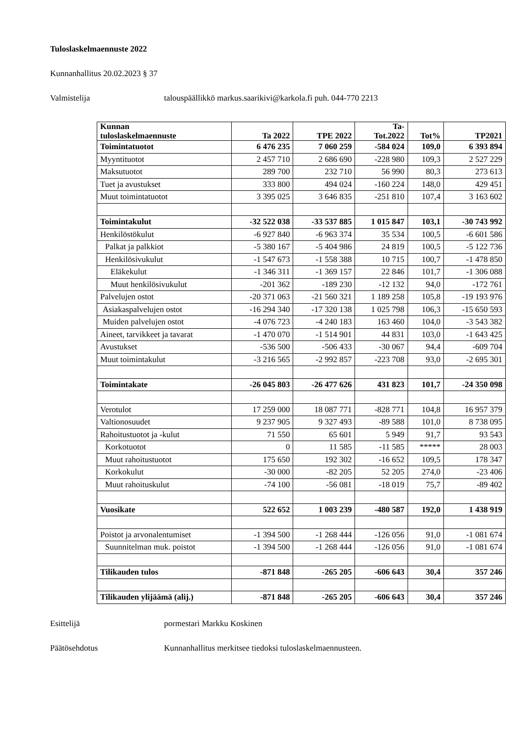Tuloslaskelmaennuste 2022
Kunnanhallitus 20.02.2023 § 37
Valmistelija talouspäällikkö markus.saarikivi@karkola.fi puh. 044-770 2213
| Kunnan tuloslaskelmaennuste | Ta 2022 | TPE 2022 | Ta- Tot.2022 | Tot% | TP2021 |
| --- | --- | --- | --- | --- | --- |
| Toimintatuotot | 6 476 235 | 7 060 259 | -584 024 | 109,0 | 6 393 894 |
| Myyntituotot | 2 457 710 | 2 686 690 | -228 980 | 109,3 | 2 527 229 |
| Maksutuotot | 289 700 | 232 710 | 56 990 | 80,3 | 273 613 |
| Tuet ja avustukset | 333 800 | 494 024 | -160 224 | 148,0 | 429 451 |
| Muut toimintatuotot | 3 395 025 | 3 646 835 | -251 810 | 107,4 | 3 163 602 |
| Toimintakulut | -32 522 038 | -33 537 885 | 1 015 847 | 103,1 | -30 743 992 |
| Henkilöstökulut | -6 927 840 | -6 963 374 | 35 534 | 100,5 | -6 601 586 |
| Palkat ja palkkiot | -5 380 167 | -5 404 986 | 24 819 | 100,5 | -5 122 736 |
| Henkilösivukulut | -1 547 673 | -1 558 388 | 10 715 | 100,7 | -1 478 850 |
| Eläkekulut | -1 346 311 | -1 369 157 | 22 846 | 101,7 | -1 306 088 |
| Muut henkilösivukulut | -201 362 | -189 230 | -12 132 | 94,0 | -172 761 |
| Palvelujen ostot | -20 371 063 | -21 560 321 | 1 189 258 | 105,8 | -19 193 976 |
| Asiakaspalvelujen ostot | -16 294 340 | -17 320 138 | 1 025 798 | 106,3 | -15 650 593 |
| Muiden palvelujen ostot | -4 076 723 | -4 240 183 | 163 460 | 104,0 | -3 543 382 |
| Aineet, tarvikkeet ja tavarat | -1 470 070 | -1 514 901 | 44 831 | 103,0 | -1 643 425 |
| Avustukset | -536 500 | -506 433 | -30 067 | 94,4 | -609 704 |
| Muut toimintakulut | -3 216 565 | -2 992 857 | -223 708 | 93,0 | -2 695 301 |
| Toimintakate | -26 045 803 | -26 477 626 | 431 823 | 101,7 | -24 350 098 |
| Verotulot | 17 259 000 | 18 087 771 | -828 771 | 104,8 | 16 957 379 |
| Valtionosuudet | 9 237 905 | 9 327 493 | -89 588 | 101,0 | 8 738 095 |
| Rahoitustuotot ja -kulut | 71 550 | 65 601 | 5 949 | 91,7 | 93 543 |
| Korkotuotot | 0 | 11 585 | -11 585 | ***** | 28 003 |
| Muut rahoitustuotot | 175 650 | 192 302 | -16 652 | 109,5 | 178 347 |
| Korkokulut | -30 000 | -82 205 | 52 205 | 274,0 | -23 406 |
| Muut rahoituskulut | -74 100 | -56 081 | -18 019 | 75,7 | -89 402 |
| Vuosikate | 522 652 | 1 003 239 | -480 587 | 192,0 | 1 438 919 |
| Poistot ja arvonalentumiset | -1 394 500 | -1 268 444 | -126 056 | 91,0 | -1 081 674 |
| Suunnitelman muk. poistot | -1 394 500 | -1 268 444 | -126 056 | 91,0 | -1 081 674 |
| Tilikauden tulos | -871 848 | -265 205 | -606 643 | 30,4 | 357 246 |
| Tilikauden ylijäämä (alij.) | -871 848 | -265 205 | -606 643 | 30,4 | 357 246 |
Esittelijä pormestari Markku Koskinen
Päätösehdotus Kunnanhallitus merkitsee tiedoksi tuloslaskelmaennusteen.